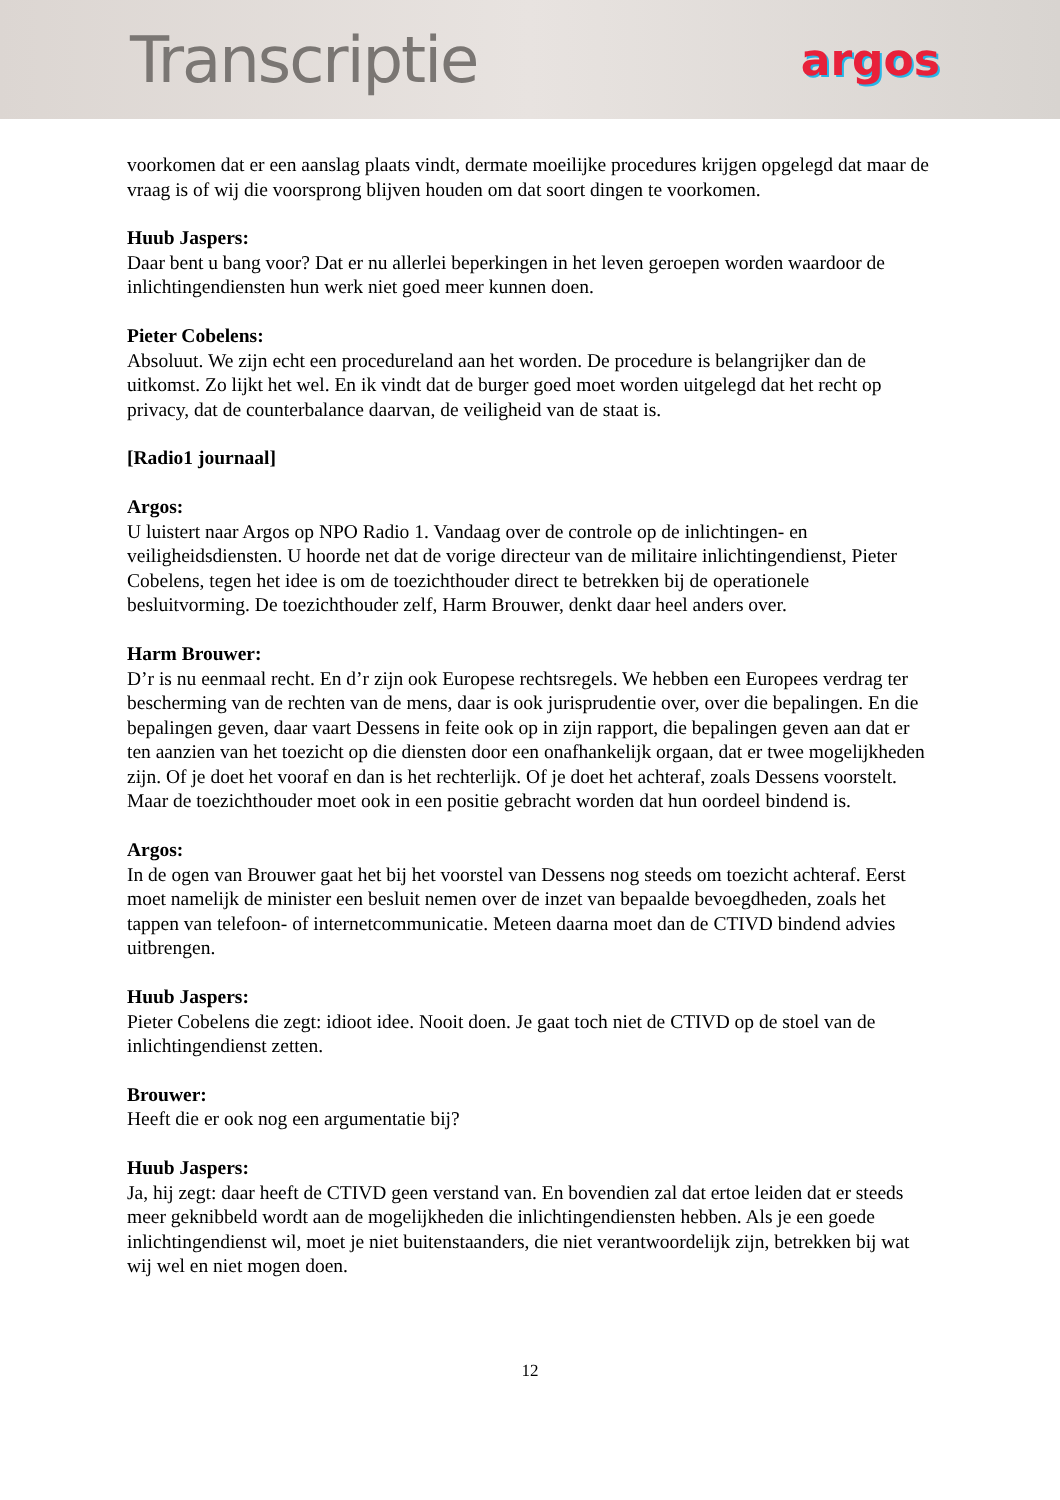Transcriptie
argos
voorkomen dat er een aanslag plaats vindt, dermate moeilijke procedures krijgen opgelegd dat maar de vraag is of wij die voorsprong blijven houden om dat soort dingen te voorkomen.
Huub Jaspers:
Daar bent u bang voor? Dat er nu allerlei beperkingen in het leven geroepen worden waardoor de inlichtingendiensten hun werk niet goed meer kunnen doen.
Pieter Cobelens:
Absoluut. We zijn echt een procedureland aan het worden. De procedure is belangrijker dan de uitkomst. Zo lijkt het wel. En ik vindt dat de burger goed moet worden uitgelegd dat het recht op privacy, dat de counterbalance daarvan, de veiligheid van de staat is.
[Radio1 journaal]
Argos:
U luistert naar Argos op NPO Radio 1. Vandaag over de controle op de inlichtingen- en veiligheidsdiensten. U hoorde net dat de vorige directeur van de militaire inlichtingendienst, Pieter Cobelens, tegen het idee is om de toezichthouder direct te betrekken bij de operationele besluitvorming. De toezichthouder zelf, Harm Brouwer, denkt daar heel anders over.
Harm Brouwer:
D’r is nu eenmaal recht. En d’r zijn ook Europese rechtsregels. We hebben een Europees verdrag ter bescherming van de rechten van de mens, daar is ook jurisprudentie over, over die bepalingen. En die bepalingen geven, daar vaart Dessens in feite ook op in zijn rapport, die bepalingen geven aan dat er ten aanzien van het toezicht op die diensten door een onafhankelijk orgaan, dat er twee mogelijkheden zijn. Of je doet het vooraf en dan is het rechterlijk. Of je doet het achteraf, zoals Dessens voorstelt. Maar de toezichthouder moet ook in een positie gebracht worden dat hun oordeel bindend is.
Argos:
In de ogen van Brouwer gaat het bij het voorstel van Dessens nog steeds om toezicht achteraf. Eerst moet namelijk de minister een besluit nemen over de inzet van bepaalde bevoegdheden, zoals het tappen van telefoon- of internetcommunicatie. Meteen daarna moet dan de CTIVD bindend advies uitbrengen.
Huub Jaspers:
Pieter Cobelens die zegt: idioot idee. Nooit doen. Je gaat toch niet de CTIVD op de stoel van de inlichtingendienst zetten.
Brouwer:
Heeft die er ook nog een argumentatie bij?
Huub Jaspers:
Ja, hij zegt: daar heeft de CTIVD geen verstand van. En bovendien zal dat ertoe leiden dat er steeds meer geknibbeld wordt aan de mogelijkheden die inlichtingendiensten hebben. Als je een goede inlichtingendienst wil, moet je niet buitenstaanders, die niet verantwoordelijk zijn, betrekken bij wat wij wel en niet mogen doen.
12